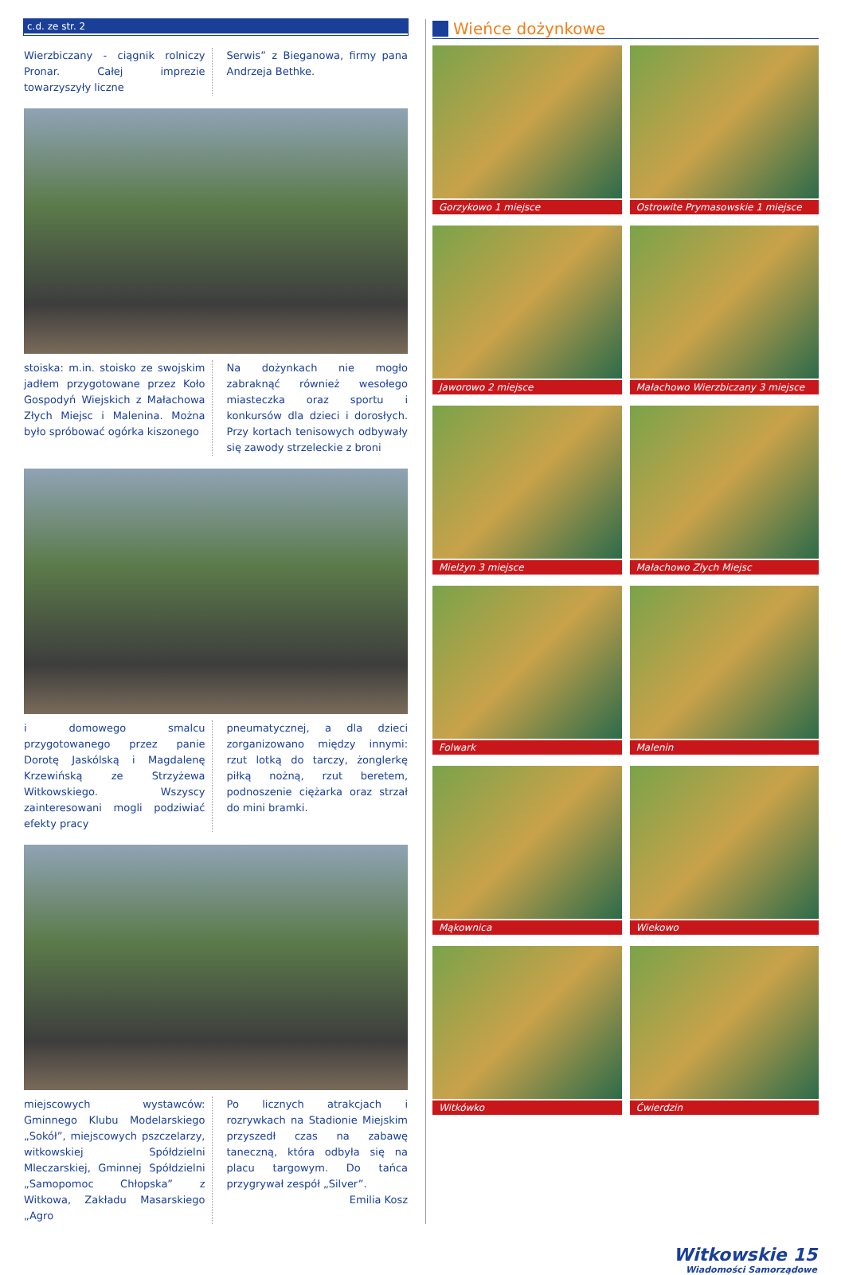c.d. ze str. 2
Wierzbiczany - ciągnik rolniczy Pronar. Całej imprezie towarzyszyły liczne
Serwis” z Bieganowa, firmy pana Andrzeja Bethke.
stoiska: m.in. stoisko ze swojskim jadłem przygotowane przez Koło Gospodyń Wiejskich z Małachowa Złych Miejsc i Malenina. Można było spróbować ogórka kiszonego
Na dożynkach nie mogło zabraknąć również wesołego miasteczka oraz sportu i konkursów dla dzieci i dorosłych. Przy kortach tenisowych odbywały się zawody strzeleckie z broni
i domowego smalcu przygotowanego przez panie Dorotę Jaskólską i Magdalenę Krzewińską ze Strzyżewa Witkowskiego. Wszyscy zainteresowani mogli podziwiać efekty pracy
pneumatycznej, a dla dzieci zorganizowano między innymi: rzut lotką do tarczy, żonglerkę piłką nożną, rzut beretem, podnoszenie ciężarka oraz strzał do mini bramki.
miejscowych wystawców: Gminnego Klubu Modelarskiego „Sokół”, miejscowych pszczelarzy, witkowskiej Spółdzielni Mleczarskiej, Gminnej Spółdzielni „Samopomoc Chłopska” z Witkowa, Zakładu Masarskiego „Agro
Po licznych atrakcjach i rozrywkach na Stadionie Miejskim przyszedł czas na zabawę taneczną, która odbyła się na placu targowym. Do tańca przygrywał zespół „Silver”.
Emilia Kosz
Wieńce dożynkowe
Gorzykowo 1 miejsce
Ostrowite Prymasowskie 1 miejsce
Jaworowo 2 miejsce
Małachowo Wierzbiczany 3 miejsce
Mielżyn 3 miejsce
Małachowo Złych Miejsc
Folwark
Malenin
Mąkownica
Wiekowo
Witkówko
Ćwierdzin
Witkowskie 15
Wiadomości Samorządowe